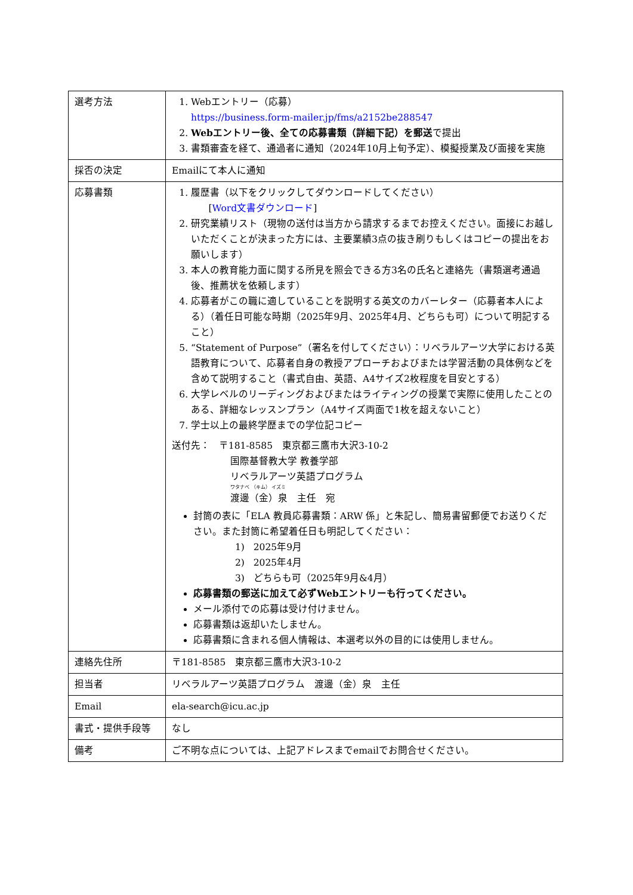| 選考方法 | 1. Webエントリー（応募） https://business.form-mailer.jp/fms/a2152be288547 2. Webエントリー後、全ての応募書類（詳細下記）を郵送 で提出 3. 書類審査を経て、通過者に通知（2024年10月上旬予定）、模擬授業及び面接を実施 |
| 採否の決定 | Emailにて本人に通知 |
| 応募書類 | 1. 履歴書（以下をクリックしてダウンロードしてください） [ Word文書ダウンロード ] 2. 研究業績リスト（現物の送付は当方から請求するまでお控えください。面接にお越しいただくことが決まった方には、主要業績3点の抜き刷りもしくはコピーの提出をお願いします） 3. 本人の教育能力面に関する所見を照会できる方3名の氏名と連絡先（書類選考通過後、推薦状を依頼します） 4. 応募者がこの職に適していることを説明する英文のカバーレター（応募者本人による）（着任日可能な時期（2025年9月、2025年4月、どちらも可）について明記すること） 5. “Statement of Purpose”（署名を付してください）：リベラルアーツ大学における英語教育について、応募者自身の教授アプローチおよびまたは学習活動の具体例などを含めて説明すること（書式自由、英語、A4サイズ2枚程度を目安とする） 6. 大学レベルのリーディングおよびまたはライティングの授業で実際に使用したことのある、詳細なレッスンプラン（A4サイズ両面で1枚を超えないこと） 7. 学士以上の最終学歴までの学位記コピー 送付先： 〒181-8585 東京都三鷹市大沢3-10-2 国際基督教大学 教養学部 リベラルアーツ英語プログラム ワタナベ （キム） イズミ 渡邊（金）泉 主任 宛 封筒の表に「ELA 教員応募書類：ARW 係」と朱記し、簡易書留郵便でお送りください。また封筒に希望着任日も明記してください： 1) 2025年9月 2) 2025年4月 3) どちらも可（2025年9月&4月） 応募書類の郵送に加えて必ずWebエントリーも行ってください。 メール添付での応募は受け付けません。 応募書類は返却いたしません。 応募書類に含まれる個人情報は、本選考以外の目的には使用しません。 |
| 連絡先住所 | 〒181-8585 東京都三鷹市大沢3-10-2 |
| 担当者 | リベラルアーツ英語プログラム 渡邊（金）泉 主任 |
| Email | ela-search@icu.ac.jp |
| 書式・提供手段等 | なし |
| 備考 | ご不明な点については、上記アドレスまでemailでお問合せください。 |